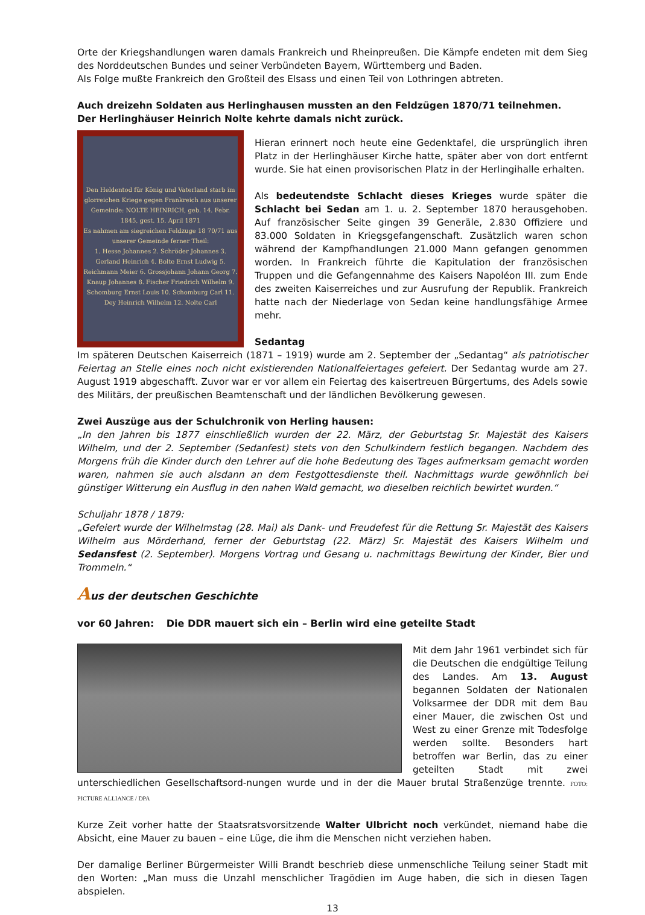Orte der Kriegshandlungen waren damals Frankreich und Rheinpreußen. Die Kämpfe endeten mit dem Sieg des Norddeutschen Bundes und seiner Verbündeten Bayern, Württemberg und Baden.
Als Folge mußte Frankreich den Großteil des Elsass und einen Teil von Lothringen abtreten.
Auch dreizehn Soldaten aus Herlinghausen mussten an den Feldzügen 1870/71 teilnehmen.
Der Herlinghäuser Heinrich Nolte kehrte damals nicht zurück.
Den Heldentod für König und Vaterland starb im glorreichen Kriege gegen Frankreich aus unserer Gemeinde: NOLTE HEINRICH, geb. 14. Febr. 1845, gest. 15. April 1871
Es nahmen am siegreichen Feldzuge 18 70/71 aus unserer Gemeinde ferner Theil:
1. Hesse Johannes 2. Schröder Johannes 3. Gerland Heinrich 4. Bolte Ernst Ludwig 5. Reichmann Meier 6. Grossjohann Johann Georg 7. Knaup Johannes 8. Fischer Friedrich Wilhelm 9. Schomburg Ernst Louis 10. Schomburg Carl 11. Dey Heinrich Wilhelm 12. Nolte Carl
Hieran erinnert noch heute eine Gedenktafel, die ursprünglich ihren Platz in der Herlinghäuser Kirche hatte, später aber von dort entfernt wurde. Sie hat einen provisorischen Platz in der Herlingihalle erhalten.
Als bedeutendste Schlacht dieses Krieges wurde später die Schlacht bei Sedan am 1. u. 2. September 1870 herausgehoben. Auf französischer Seite gingen 39 Generäle, 2.830 Offiziere und 83.000 Soldaten in Kriegsgefangenschaft. Zusätzlich waren schon während der Kampfhandlungen 21.000 Mann gefangen genommen worden. In Frankreich führte die Kapitulation der französischen Truppen und die Gefangennahme des Kaisers Napoléon III. zum Ende des zweiten Kaiserreiches und zur Ausrufung der Republik. Frankreich hatte nach der Niederlage von Sedan keine handlungsfähige Armee mehr.
Sedantag
Im späteren Deutschen Kaiserreich (1871 – 1919) wurde am 2. September der „Sedantag“ als patriotischer Feiertag an Stelle eines noch nicht existierenden Nationalfeiertages gefeiert. Der Sedantag wurde am 27. August 1919 abgeschafft. Zuvor war er vor allem ein Feiertag des kaisertreuen Bürgertums, des Adels sowie des Militärs, der preußischen Beamtenschaft und der ländlichen Bevölkerung gewesen.
Zwei Auszüge aus der Schulchronik von Herling hausen:
„In den Jahren bis 1877 einschließlich wurden der 22. März, der Geburtstag Sr. Majestät des Kaisers Wilhelm, und der 2. September (Sedanfest) stets von den Schulkindern festlich begangen. Nachdem des Morgens früh die Kinder durch den Lehrer auf die hohe Bedeutung des Tages aufmerksam gemacht worden waren, nahmen sie auch alsdann an dem Festgottesdienste theil. Nachmittags wurde gewöhnlich bei günstiger Witterung ein Ausflug in den nahen Wald gemacht, wo dieselben reichlich bewirtet wurden.“
Schuljahr 1878 / 1879:
„Gefeiert wurde der Wilhelmstag (28. Mai) als Dank- und Freudefest für die Rettung Sr. Majestät des Kaisers Wilhelm aus Mörderhand, ferner der Geburtstag (22. März) Sr. Majestät des Kaisers Wilhelm und Sedansfest (2. September). Morgens Vortrag und Gesang u. nachmittags Bewirtung der Kinder, Bier und Trommeln.“
Aus der deutschen Geschichte
vor 60 Jahren: Die DDR mauert sich ein – Berlin wird eine geteilte Stadt
Mit dem Jahr 1961 verbindet sich für die Deutschen die endgültige Teilung des Landes. Am 13. August begannen Soldaten der Nationalen Volksarmee der DDR mit dem Bau einer Mauer, die zwischen Ost und West zu einer Grenze mit Todesfolge werden sollte. Besonders hart betroffen war Berlin, das zu einer geteilten Stadt mit zwei unterschiedlichen Gesellschaftsord-nungen wurde und in der die Mauer brutal Straßenzüge trennte. FOTO: PICTURE ALLIANCE / DPA
Kurze Zeit vorher hatte der Staatsratsvorsitzende Walter Ulbricht noch verkündet, niemand habe die Absicht, eine Mauer zu bauen – eine Lüge, die ihm die Menschen nicht verziehen haben.
Der damalige Berliner Bürgermeister Willi Brandt beschrieb diese unmenschliche Teilung seiner Stadt mit den Worten: „Man muss die Unzahl menschlicher Tragödien im Auge haben, die sich in diesen Tagen abspielen.
13